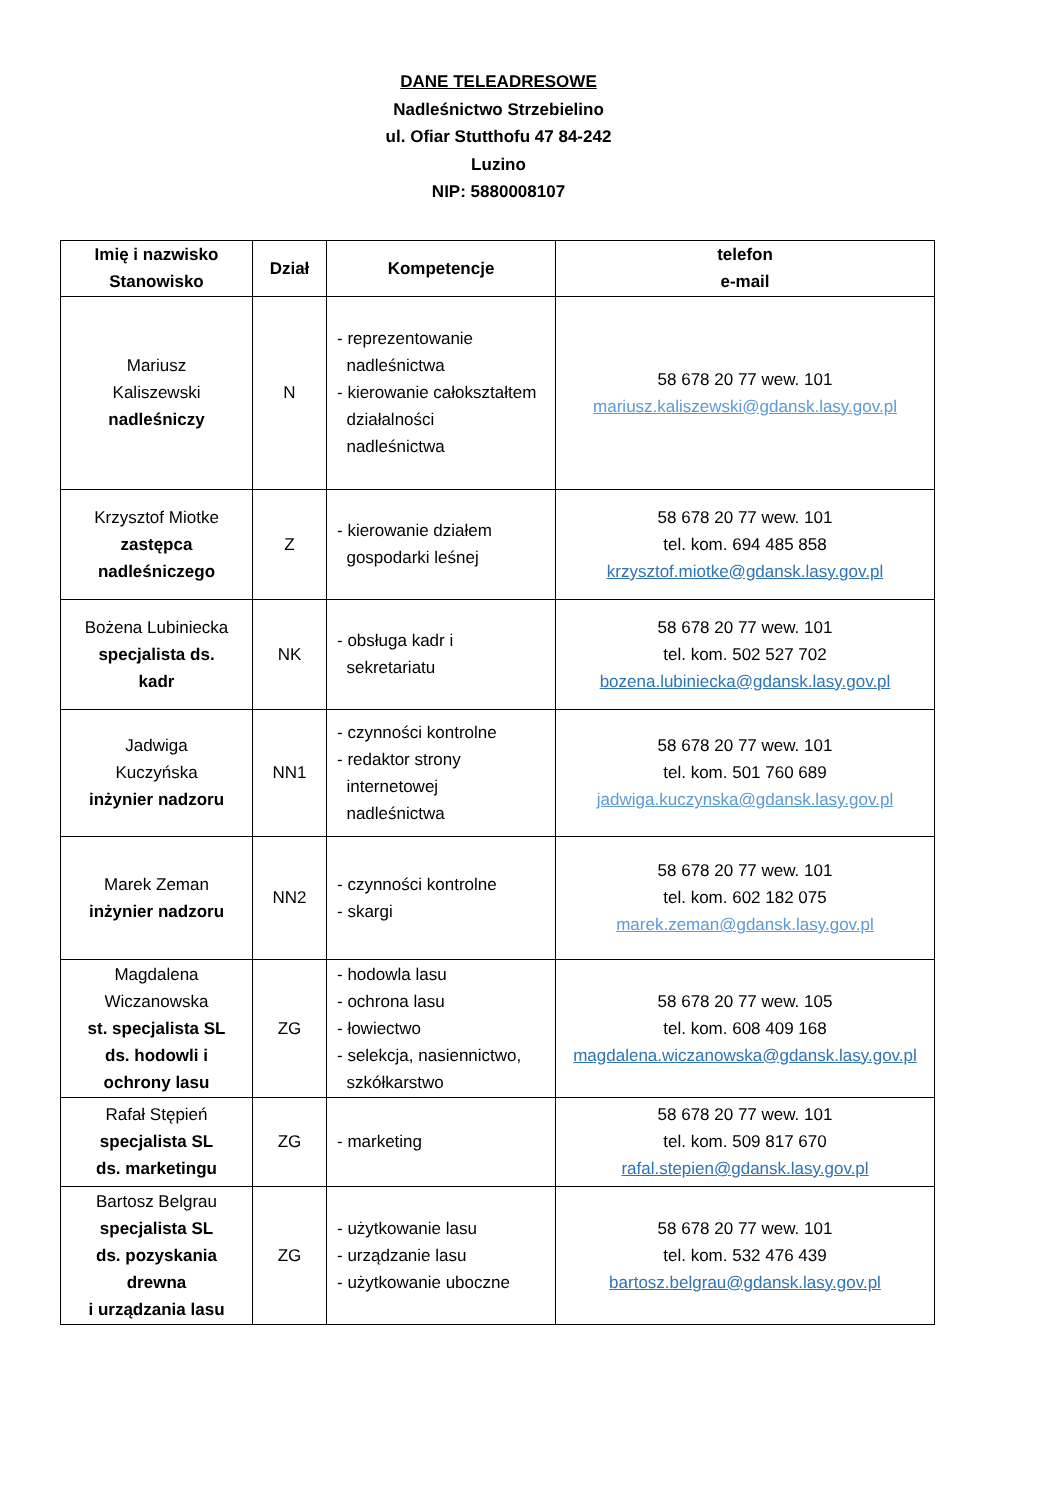DANE TELEADRESOWE
Nadleśnictwo Strzebielino
ul. Ofiar Stutthofu 47 84-242
Luzino
NIP: 5880008107
| Imię i nazwisko Stanowisko | Dział | Kompetencje | telefon e-mail |
| --- | --- | --- | --- |
| Mariusz Kaliszewski nadleśniczy | N | - reprezentowanie nadleśnictwa - kierowanie całokształtem działalności nadleśnictwa | 58 678 20 77 wew. 101 mariusz.kaliszewski@gdansk.lasy.gov.pl |
| Krzysztof Miotke zastępca nadleśniczego | Z | - kierowanie działem gospodarki leśnej | 58 678 20 77 wew. 101 tel. kom. 694 485 858 krzysztof.miotke@gdansk.lasy.gov.pl |
| Bożena Lubiniecka specjalista ds. kadr | NK | - obsługa kadr i sekretariatu | 58 678 20 77 wew. 101 tel. kom. 502 527 702 bozena.lubiniecka@gdansk.lasy.gov.pl |
| Jadwiga Kuczyńska inżynier nadzoru | NN1 | - czynności kontrolne - redaktor strony internetowej nadleśnictwa | 58 678 20 77 wew. 101 tel. kom. 501 760 689 jadwiga.kuczynska@gdansk.lasy.gov.pl |
| Marek Zeman inżynier nadzoru | NN2 | - czynności kontrolne - skargi | 58 678 20 77 wew. 101 tel. kom. 602 182 075 marek.zeman@gdansk.lasy.gov.pl |
| Magdalena Wiczanowska st. specjalista SL ds. hodowli i ochrony lasu | ZG | - hodowla lasu - ochrona lasu - łowiectwo - selekcja, nasiennictwo, szkółkarstwo | 58 678 20 77 wew. 105 tel. kom. 608 409 168 magdalena.wiczanowska@gdansk.lasy.gov.pl |
| Rafał Stępień specjalista SL ds. marketingu | ZG | - marketing | 58 678 20 77 wew. 101 tel. kom. 509 817 670 rafal.stepien@gdansk.lasy.gov.pl |
| Bartosz Belgrau specjalista SL ds. pozyskania drewna i urządzania lasu | ZG | - użytkowanie lasu - urządzanie lasu - użytkowanie uboczne | 58 678 20 77 wew. 101 tel. kom. 532 476 439 bartosz.belgrau@gdansk.lasy.gov.pl |